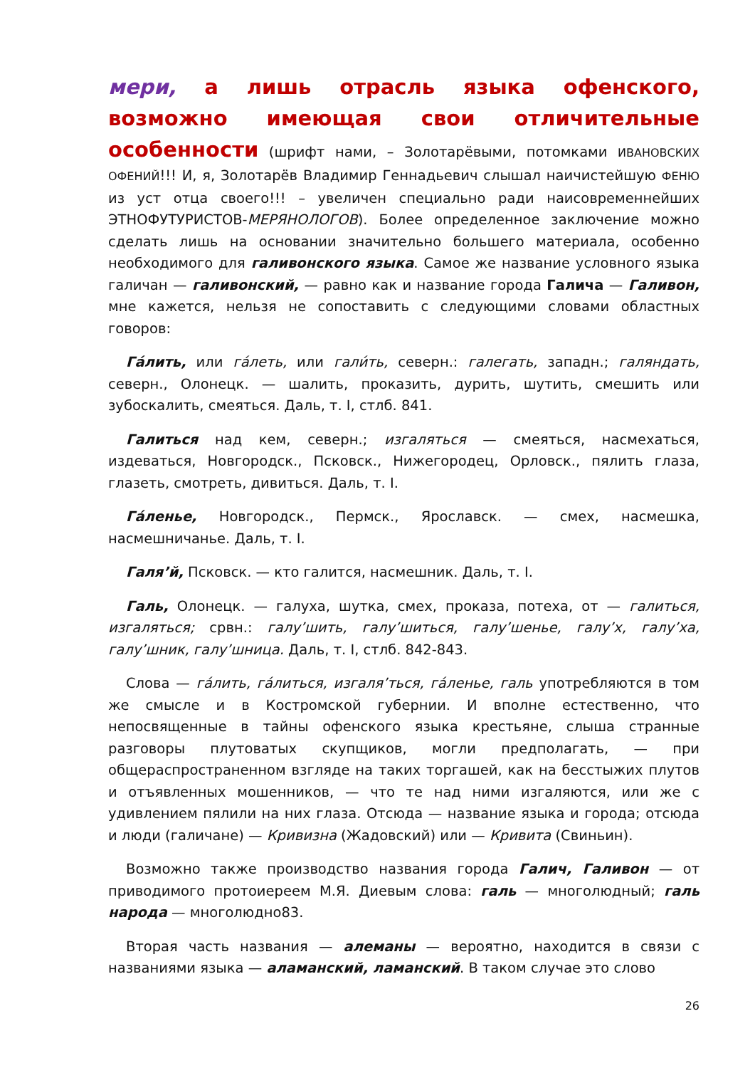мери, а лишь отрасль языка офенского, возможно имеющая свои отличительные особенности (шрифт нами, – Золотарёвыми, потомками ИВАНОВСКИХ ОФЕНИЙ!!! И, я, Золотарёв Владимир Геннадьевич слышал наичистейшую ФЕНЮ из уст отца своего!!! – увеличен специально ради наисовременнейших ЭТНОФУТУРИСТОВ-МЕРЯНОЛОГОВ). Более определенное заключение можно сделать лишь на основании значительно большего материала, особенно необходимого для галивонского языка. Самое же название условного языка галичан — галивонский, — равно как и название города Галича — Галивон, мне кажется, нельзя не сопоставить с следующими словами областных говоров:
Га́лить, или га́леть, или гали́ть, северн.: галегать, западн.; галяндать, северн., Олонецк. — шалить, проказить, дурить, шутить, смешить или зубоскалить, смеяться. Даль, т. I, стлб. 841.
Галиться над кем, северн.; изгаляться — смеяться, насмехаться, издеваться, Новгородск., Псковск., Нижегородец, Орловск., пялить глаза, глазеть, смотреть, дивиться. Даль, т. I.
Га́ленье, Новгородск., Пермск., Ярославск. — смех, насмешка, насмешничанье. Даль, т. I.
Галя’й, Псковск. — кто галится, насмешник. Даль, т. I.
Галь, Олонецк. — галуха, шутка, смех, проказа, потеха, от — галиться, изгаляться; срвн.: галу’шить, галу’шиться, галу’шенье, галу’х, галу’ха, галу’шник, галу’шница. Даль, т. I, стлб. 842-843.
Слова — га́лить, га́литься, изгаля’ться, га́ленье, галь употребляются в том же смысле и в Костромской губернии. И вполне естественно, что непосвященные в тайны офенского языка крестьяне, слыша странные разговоры плутоватых скупщиков, могли предполагать, — при общераспространенном взгляде на таких торгашей, как на бесстыжих плутов и отъявленных мошенников, — что те над ними изгаляются, или же с удивлением пялили на них глаза. Отсюда — название языка и города; отсюда и люди (галичане) — Кривизна (Жадовский) или — Кривита (Свиньин).
Возможно также производство названия города Галич, Галивон — от приводимого протоиереем М.Я. Диевым слова: галь — многолюдный; галь народа — многолюдно83.
Вторая часть названия — алеманы — вероятно, находится в связи с названиями языка — аламанский, ламанский. В таком случае это слово
26